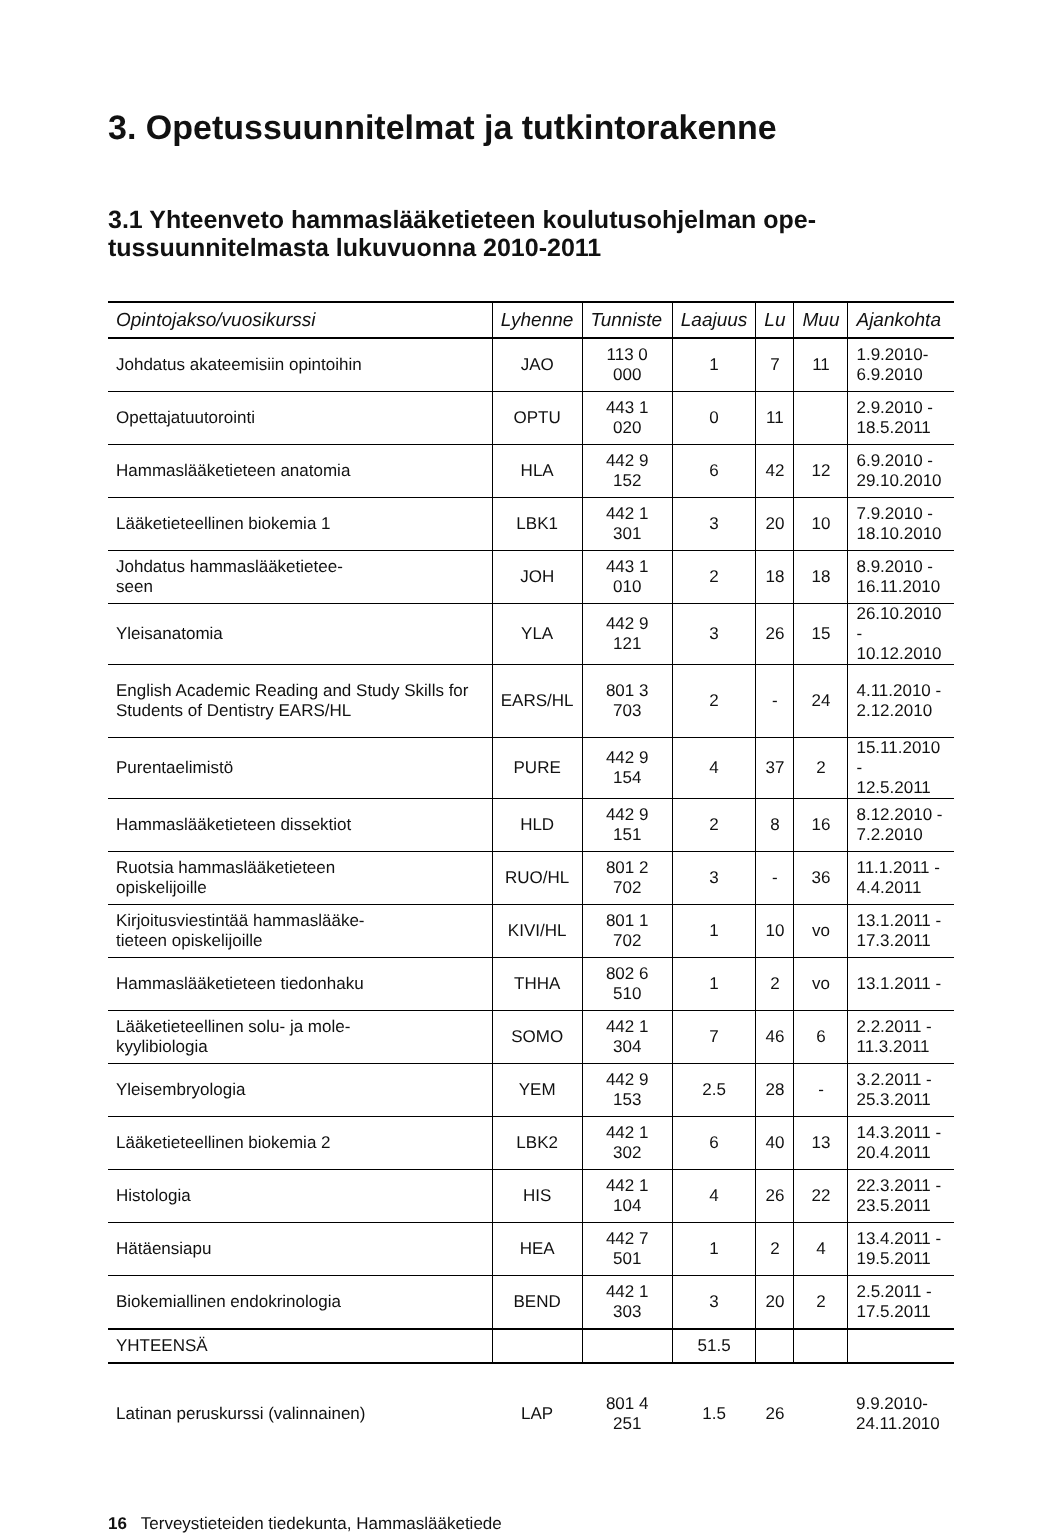3. Opetussuunnitelmat ja tutkintorakenne
3.1 Yhteenveto hammaslääketieteen koulutusohjelman ope-
tussuunnitelmasta lukuvuonna 2010-2011
| Opintojakso/vuosikurssi | Lyhenne | Tunniste | Laajuus | Lu | Muu | Ajankohta |
| --- | --- | --- | --- | --- | --- | --- |
| Johdatus akateemisiin opintoihin | JAO | 113 0 000 | 1 | 7 | 11 | 1.9.2010- 6.9.2010 |
| Opettajatuutorointi | OPTU | 443 1 020 | 0 | 11 | | 2.9.2010 - 18.5.2011 |
| Hammaslääketieteen anatomia | HLA | 442 9 152 | 6 | 42 | 12 | 6.9.2010 - 29.10.2010 |
| Lääketieteellinen biokemia 1 | LBK1 | 442 1 301 | 3 | 20 | 10 | 7.9.2010 - 18.10.2010 |
| Johdatus hammaslääketietee- seen | JOH | 443 1 010 | 2 | 18 | 18 | 8.9.2010 - 16.11.2010 |
| Yleisanatomia | YLA | 442 9 121 | 3 | 26 | 15 | 26.10.2010 - 10.12.2010 |
| English Academic Reading and Study Skills for Students of Dentistry EARS/HL | EARS/HL | 801 3 703 | 2 | - | 24 | 4.11.2010 - 2.12.2010 |
| Purentaelimistö | PURE | 442 9 154 | 4 | 37 | 2 | 15.11.2010 - 12.5.2011 |
| Hammaslääketieteen dissektiot | HLD | 442 9 151 | 2 | 8 | 16 | 8.12.2010 - 7.2.2010 |
| Ruotsia hammaslääketieteen opiskelijoille | RUO/HL | 801 2 702 | 3 | - | 36 | 11.1.2011 - 4.4.2011 |
| Kirjoitusviestintää hammaslääke- tieteen opiskelijoille | KIVI/HL | 801 1 702 | 1 | 10 | vo | 13.1.2011 - 17.3.2011 |
| Hammaslääketieteen tiedonhaku | THHA | 802 6 510 | 1 | 2 | vo | 13.1.2011 - |
| Lääketieteellinen solu- ja mole- kyylibiologia | SOMO | 442 1 304 | 7 | 46 | 6 | 2.2.2011 - 11.3.2011 |
| Yleisembryologia | YEM | 442 9 153 | 2.5 | 28 | - | 3.2.2011 - 25.3.2011 |
| Lääketieteellinen biokemia 2 | LBK2 | 442 1 302 | 6 | 40 | 13 | 14.3.2011 - 20.4.2011 |
| Histologia | HIS | 442 1 104 | 4 | 26 | 22 | 22.3.2011 - 23.5.2011 |
| Hätäensiapu | HEA | 442 7 501 | 1 | 2 | 4 | 13.4.2011 - 19.5.2011 |
| Biokemiallinen endokrinologia | BEND | 442 1 303 | 3 | 20 | 2 | 2.5.2011 - 17.5.2011 |
| YHTEENSÄ | | | 51.5 | | | |
| Latinan peruskurssi (valinnainen) | LAP | 801 4 251 | 1.5 | 26 | | 9.9.2010- 24.11.2010 |
16 Terveystieteiden tiedekunta, Hammaslääketiede